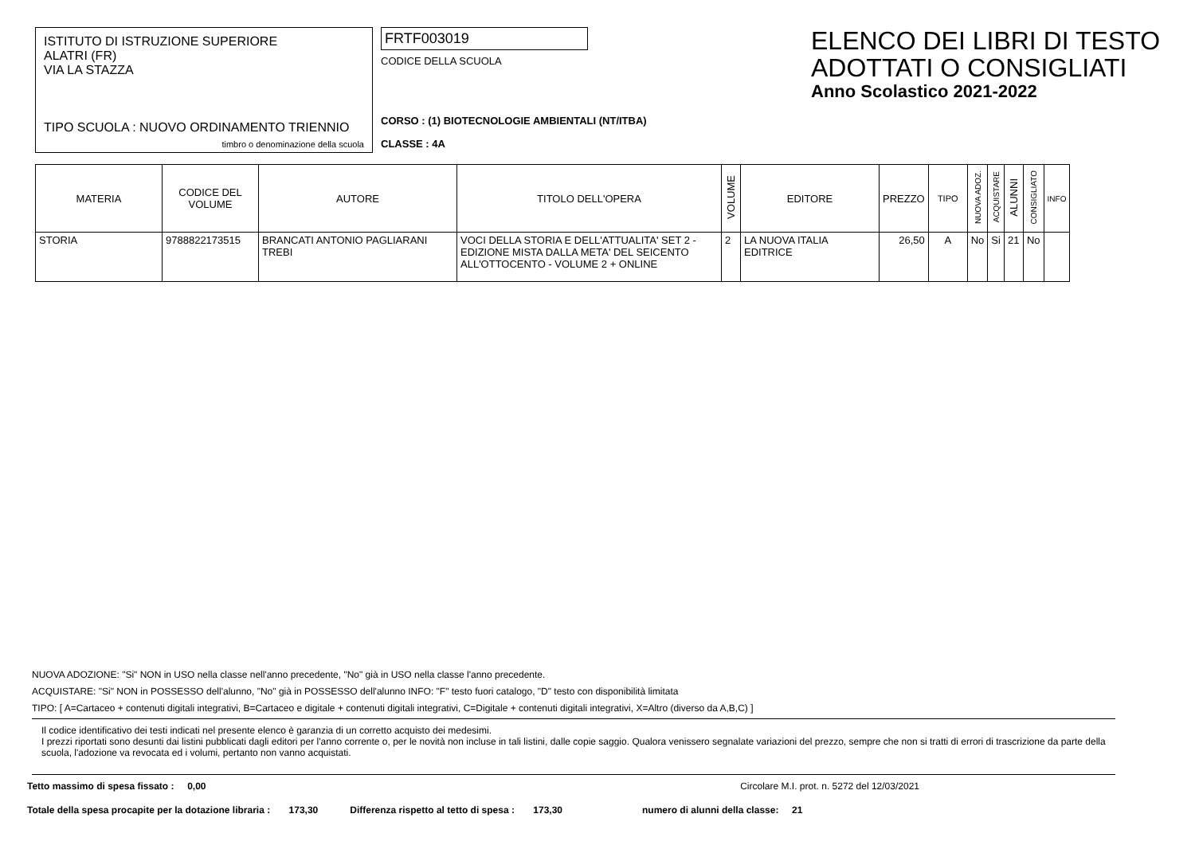ISTITUTO DI ISTRUZIONE SUPERIORE
ALATRI (FR)
VIA LA STAZZA
TIPO SCUOLA : NUOVO ORDINAMENTO TRIENNIO
timbro o denominazione della scuola
FRTF003019
CODICE DELLA SCUOLA
CORSO : (1) BIOTECNOLOGIE AMBIENTALI (NT/ITBA)
CLASSE : 4A
ELENCO DEI LIBRI DI TESTO
ADOTTATI O CONSIGLIATI
Anno Scolastico 2021-2022
| MATERIA | CODICE DEL VOLUME | AUTORE | TITOLO DELL'OPERA | VOLUME | EDITORE | PREZZO | TIPO | NUOVA ADOZ. | ACQUISTARE | ALUNNI | CONSIGLIATO | INFO |
| --- | --- | --- | --- | --- | --- | --- | --- | --- | --- | --- | --- | --- |
| STORIA | 9788822173515 | BRANCATI ANTONIO PAGLIARANI TREBI | VOCI DELLA STORIA E DELL'ATTUALITA' SET 2 - EDIZIONE MISTA DALLA META' DEL SEICENTO ALL'OTTOCENTO - VOLUME 2 + ONLINE | 2 | LA NUOVA ITALIA EDITRICE | 26,50 | A | No | Si | 21 | No | |
NUOVA ADOZIONE: "Si" NON in USO nella classe nell'anno precedente, "No" già in USO nella classe l'anno precedente.
ACQUISTARE: "Si" NON in POSSESSO dell'alunno, "No" già in POSSESSO dell'alunno INFO: "F" testo fuori catalogo, "D" testo con disponibilità limitata
TIPO: [ A=Cartaceo + contenuti digitali integrativi, B=Cartaceo e digitale + contenuti digitali integrativi, C=Digitale + contenuti digitali integrativi, X=Altro (diverso da A,B,C) ]
Il codice identificativo dei testi indicati nel presente elenco è garanzia di un corretto acquisto dei medesimi.
I prezzi riportati sono desunti dai listini pubblicati dagli editori per l'anno corrente o, per le novità non incluse in tali listini, dalle copie saggio. Qualora venissero segnalate variazioni del prezzo, sempre che non si tratti di errori di trascrizione da parte della scuola, l'adozione va revocata ed i volumi, pertanto non vanno acquistati.
Tetto massimo di spesa fissato : 0,00 Circolare M.I. prot. n. 5272 del 12/03/2021
Totale della spesa procapite per la dotazione libraria : 173,30 Differenza rispetto al tetto di spesa : 173,30 numero di alunni della classe: 21